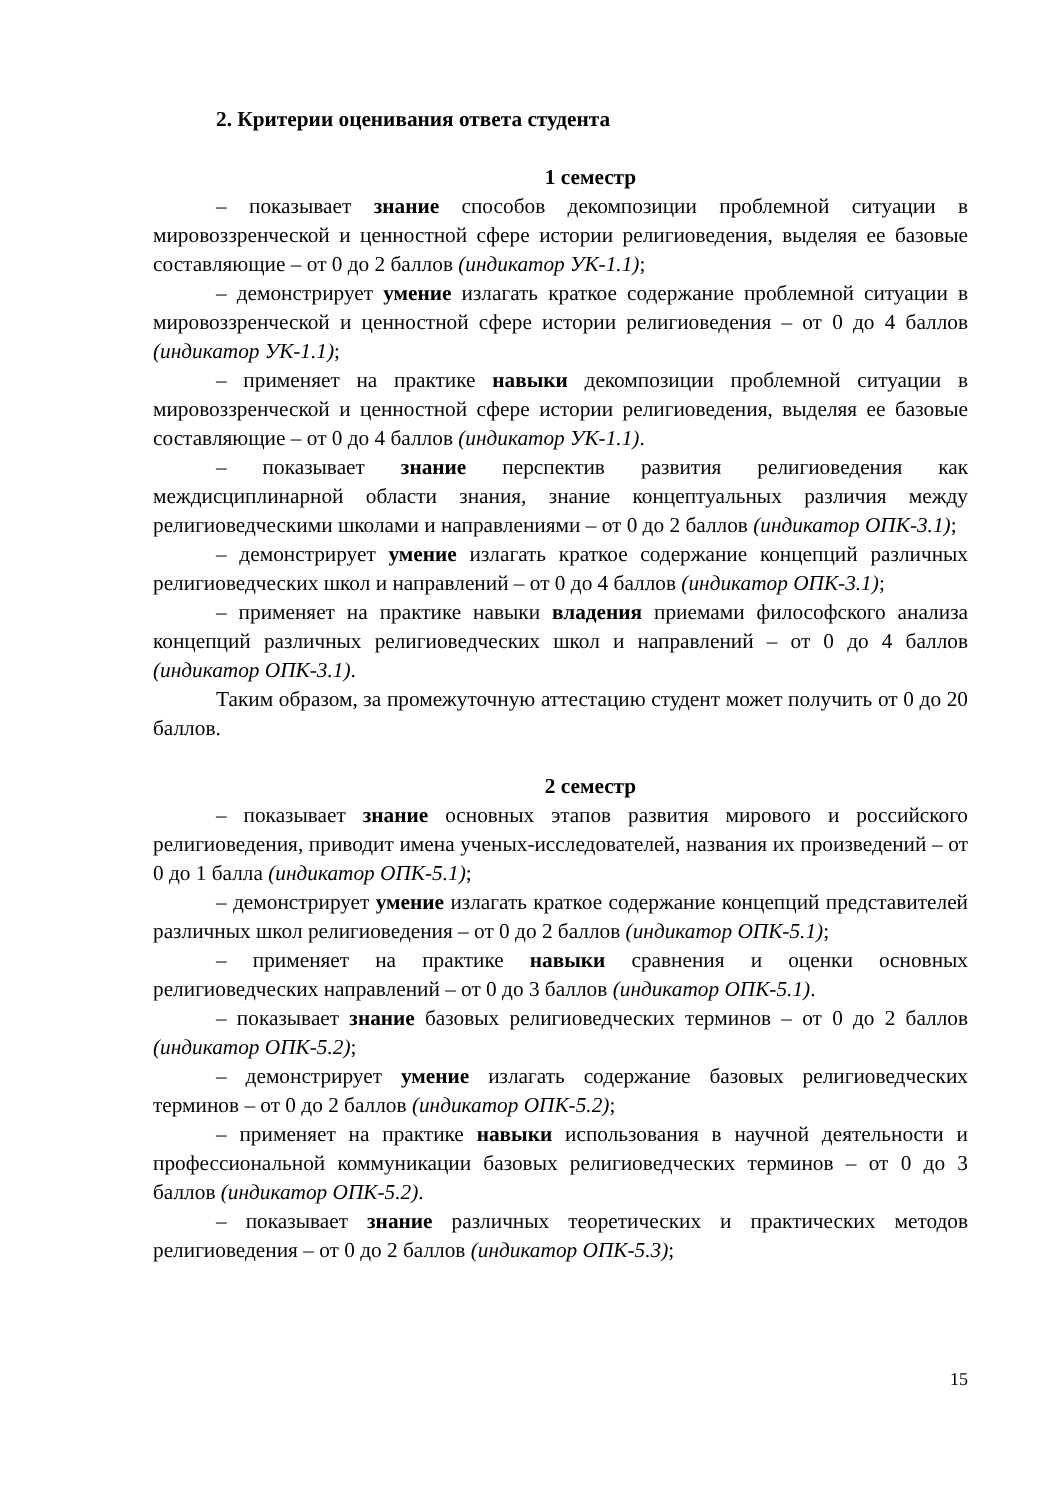2. Критерии оценивания ответа студента
1 семестр
– показывает знание способов декомпозиции проблемной ситуации в мировоззренческой и ценностной сфере истории религиоведения, выделяя ее базовые составляющие – от 0 до 2 баллов (индикатор УК-1.1);
– демонстрирует умение излагать краткое содержание проблемной ситуации в мировоззренческой и ценностной сфере истории религиоведения – от 0 до 4 баллов (индикатор УК-1.1);
– применяет на практике навыки декомпозиции проблемной ситуации в мировоззренческой и ценностной сфере истории религиоведения, выделяя ее базовые составляющие – от 0 до 4 баллов (индикатор УК-1.1).
– показывает знание перспектив развития религиоведения как междисциплинарной области знания, знание концептуальных различия между религиоведческими школами и направлениями – от 0 до 2 баллов (индикатор ОПК-3.1);
– демонстрирует умение излагать краткое содержание концепций различных религиоведческих школ и направлений – от 0 до 4 баллов (индикатор ОПК-3.1);
– применяет на практике навыки владения приемами философского анализа концепций различных религиоведческих школ и направлений – от 0 до 4 баллов (индикатор ОПК-3.1).
Таким образом, за промежуточную аттестацию студент может получить от 0 до 20 баллов.
2 семестр
– показывает знание основных этапов развития мирового и российского религиоведения, приводит имена ученых-исследователей, названия их произведений – от 0 до 1 балла (индикатор ОПК-5.1);
– демонстрирует умение излагать краткое содержание концепций представителей различных школ религиоведения – от 0 до 2 баллов (индикатор ОПК-5.1);
– применяет на практике навыки сравнения и оценки основных религиоведческих направлений – от 0 до 3 баллов (индикатор ОПК-5.1).
– показывает знание базовых религиоведческих терминов – от 0 до 2 баллов (индикатор ОПК-5.2);
– демонстрирует умение излагать содержание базовых религиоведческих терминов – от 0 до 2 баллов (индикатор ОПК-5.2);
– применяет на практике навыки использования в научной деятельности и профессиональной коммуникации базовых религиоведческих терминов – от 0 до 3 баллов (индикатор ОПК-5.2).
– показывает знание различных теоретических и практических методов религиоведения – от 0 до 2 баллов (индикатор ОПК-5.3);
15